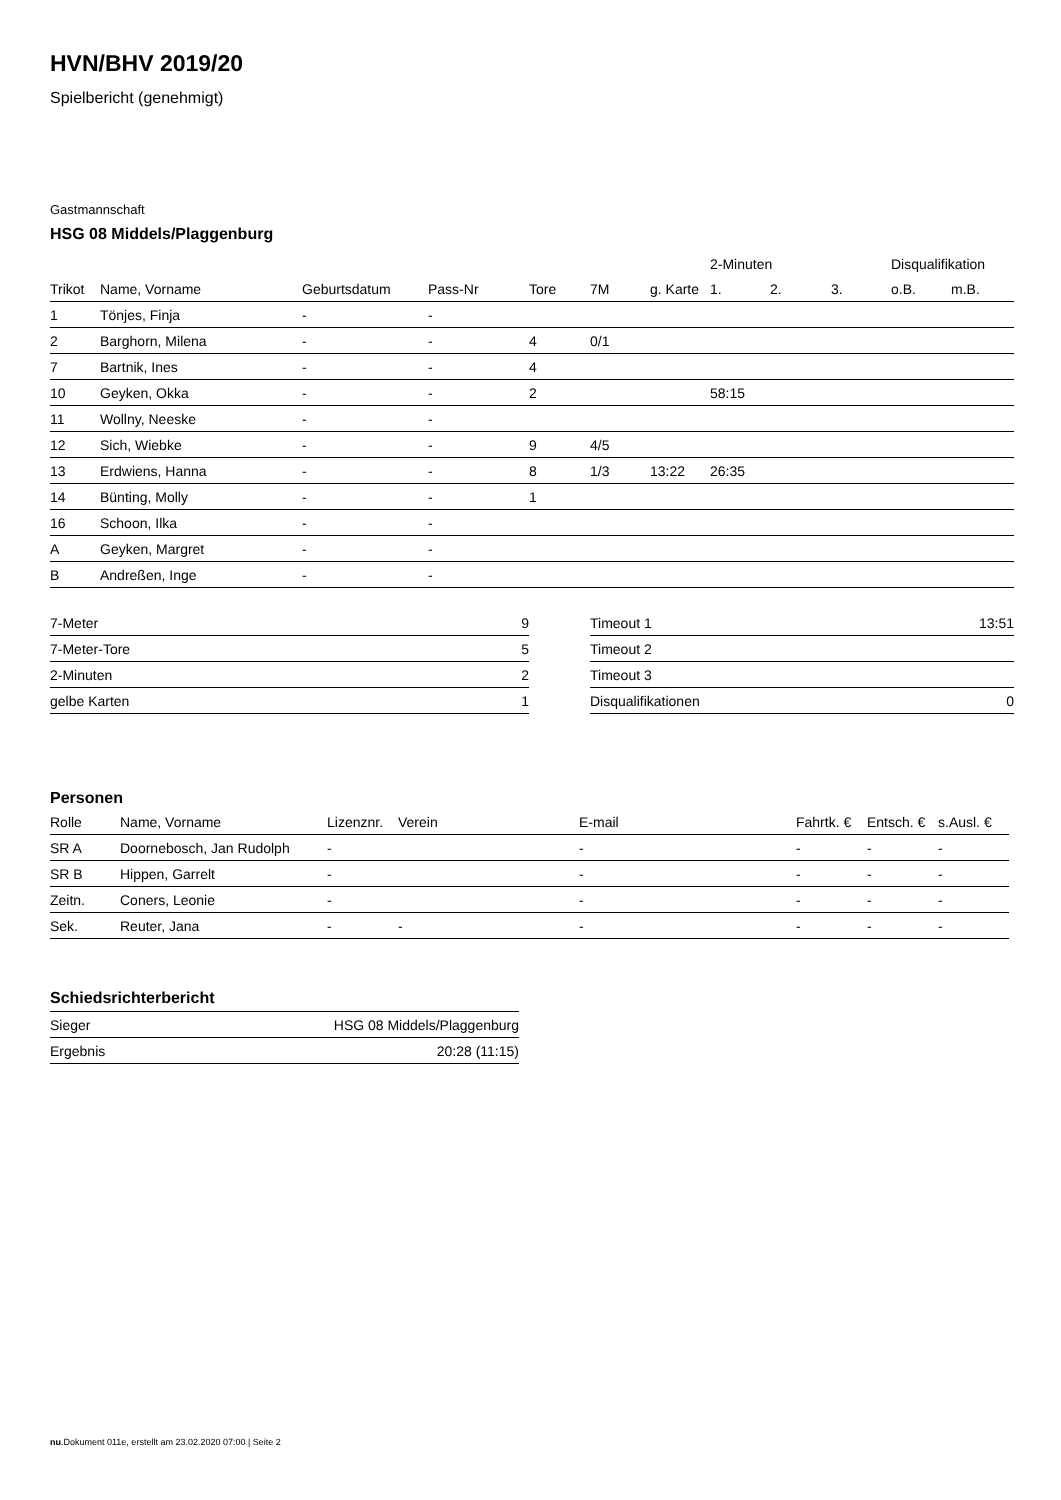HVN/BHV 2019/20
Spielbericht (genehmigt)
Gastmannschaft
HSG 08 Middels/Plaggenburg
| | | | | | | | 2-Minuten | | | Disqualifikation | |
| --- | --- | --- | --- | --- | --- | --- | --- | --- | --- | --- | --- |
| Trikot | Name, Vorname | Geburtsdatum | Pass-Nr | Tore | 7M | g. Karte | 1. | 2. | 3. | o.B. | m.B. |
| 1 | Tönjes, Finja | - | - | | | | | | | | |
| 2 | Barghorn, Milena | - | - | 4 | 0/1 | | | | | | |
| 7 | Bartnik, Ines | - | - | 4 | | | | | | | |
| 10 | Geyken, Okka | - | - | 2 | | | 58:15 | | | | |
| 11 | Wollny, Neeske | - | - | | | | | | | | |
| 12 | Sich, Wiebke | - | - | 9 | 4/5 | | | | | | |
| 13 | Erdwiens, Hanna | - | - | 8 | 1/3 | 13:22 | 26:35 | | | | |
| 14 | Bünting, Molly | - | - | 1 | | | | | | | |
| 16 | Schoon, Ilka | - | - | | | | | | | | |
| A | Geyken, Margret | - | - | | | | | | | | |
| B | Andreßen, Inge | - | - | | | | | | | | |
| 7-Meter | 9 |
| 7-Meter-Tore | 5 |
| 2-Minuten | 2 |
| gelbe Karten | 1 |
| Timeout 1 | 13:51 |
| Timeout 2 | |
| Timeout 3 | |
| Disqualifikationen | 0 |
Personen
| Rolle | Name, Vorname | Lizenznr. | Verein | E-mail | Fahrtk. € | Entsch. € | s.Ausl. € |
| --- | --- | --- | --- | --- | --- | --- | --- |
| SR A | Doornebosch, Jan Rudolph | - | | - | - | - | - |
| SR B | Hippen, Garrelt | - | | - | - | - | - |
| Zeitn. | Coners, Leonie | - | | - | - | - | - |
| Sek. | Reuter, Jana | - | - | - | - | - | - |
Schiedsrichterbericht
| Sieger | HSG 08 Middels/Plaggenburg |
| Ergebnis | 20:28 (11:15) |
nu.Dokument 011e, erstellt am 23.02.2020 07:00 | Seite 2